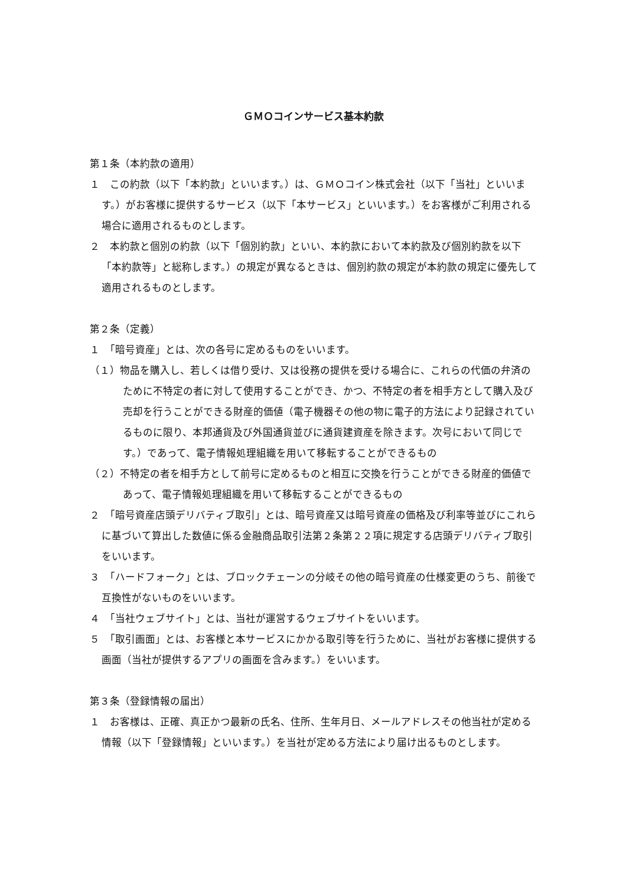ＧＭＯコインサービス基本約款
第１条（本約款の適用）
１　この約款（以下「本約款」といいます。）は、ＧＭＯコイン株式会社（以下「当社」といいます。）がお客様に提供するサービス（以下「本サービス」といいます。）をお客様がご利用される場合に適用されるものとします。
２　本約款と個別の約款（以下「個別約款」といい、本約款において本約款及び個別約款を以下「本約款等」と総称します。）の規定が異なるときは、個別約款の規定が本約款の規定に優先して適用されるものとします。
第２条（定義）
１　「暗号資産」とは、次の各号に定めるものをいいます。
（１）物品を購入し、若しくは借り受け、又は役務の提供を受ける場合に、これらの代価の弁済のために不特定の者に対して使用することができ、かつ、不特定の者を相手方として購入及び売却を行うことができる財産的価値（電子機器その他の物に電子的方法により記録されているものに限り、本邦通貨及び外国通貨並びに通貨建資産を除きます。次号において同じです。）であって、電子情報処理組織を用いて移転することができるもの
（２）不特定の者を相手方として前号に定めるものと相互に交換を行うことができる財産的価値であって、電子情報処理組織を用いて移転することができるもの
２　「暗号資産店頭デリバティブ取引」とは、暗号資産又は暗号資産の価格及び利率等並びにこれらに基づいて算出した数値に係る金融商品取引法第２条第２２項に規定する店頭デリバティブ取引をいいます。
３　「ハードフォーク」とは、ブロックチェーンの分岐その他の暗号資産の仕様変更のうち、前後で互換性がないものをいいます。
４　「当社ウェブサイト」とは、当社が運営するウェブサイトをいいます。
５　「取引画面」とは、お客様と本サービスにかかる取引等を行うために、当社がお客様に提供する画面（当社が提供するアプリの画面を含みます。）をいいます。
第３条（登録情報の届出）
１　お客様は、正確、真正かつ最新の氏名、住所、生年月日、メールアドレスその他当社が定める情報（以下「登録情報」といいます。）を当社が定める方法により届け出るものとします。